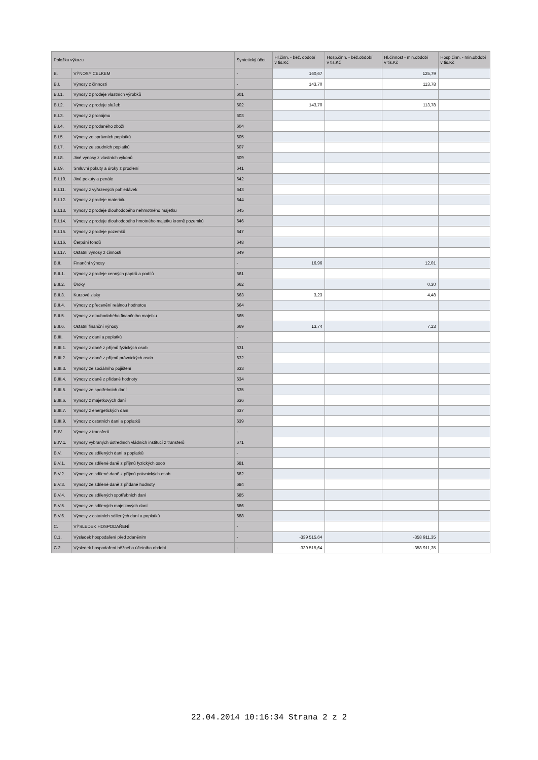| Položka výkazu | | Syntetický účet | Hl.činn. - běž. období v tis.Kč | Hosp.činn. - běž.období v tis.Kč | Hl.činnost - min.období v tis.Kč | Hosp.činn. - min.období v tis.Kč |
| --- | --- | --- | --- | --- | --- | --- |
| B. | VÝNOSY CELKEM | - | 160,67 | | 125,79 | |
| B.I. | Výnosy z činnosti | - | 143,70 | | 113,78 | |
| B.I.1. | Výnosy z prodeje vlastních výrobků | 601 | | | | |
| B.I.2. | Výnosy z prodeje služeb | 602 | 143,70 | | 113,78 | |
| B.I.3. | Výnosy z pronájmu | 603 | | | | |
| B.I.4. | Výnosy z prodaného zboží | 604 | | | | |
| B.I.5. | Výnosy ze správních poplatků | 605 | | | | |
| B.I.7. | Výnosy ze soudních poplatků | 607 | | | | |
| B.I.8. | Jiné výnosy z vlastních výkonů | 609 | | | | |
| B.I.9. | Smluvní pokuty a úroky z prodlení | 641 | | | | |
| B.I.10. | Jiné pokuty a penále | 642 | | | | |
| B.I.11. | Výnosy z vyřazených pohledávek | 643 | | | | |
| B.I.12. | Výnosy z prodeje materiálu | 644 | | | | |
| B.I.13. | Výnosy z prodeje dlouhodobého nehmotného majetku | 645 | | | | |
| B.I.14. | Výnosy z prodeje dlouhodobého hmotného majetku kromě pozemků | 646 | | | | |
| B.I.15. | Výnosy z prodeje pozemků | 647 | | | | |
| B.I.16. | Čerpání fondů | 648 | | | | |
| B.I.17. | Ostatní výnosy z činnosti | 649 | | | | |
| B.II. | Finanční výnosy | - | 16,96 | | 12,01 | |
| B.II.1. | Výnosy z prodeje cenných papírů a podílů | 661 | | | | |
| B.II.2. | Úroky | 662 | | | 0,30 | |
| B.II.3. | Kurzové zisky | 663 | 3,23 | | 4,48 | |
| B.II.4. | Výnosy z přecenění reálnou hodnotou | 664 | | | | |
| B.II.5. | Výnosy z dlouhodobého finančního majetku | 665 | | | | |
| B.II.6. | Ostatní finanční výnosy | 669 | 13,74 | | 7,23 | |
| B.III. | Výnosy z daní a poplatků | - | | | | |
| B.III.1. | Výnosy z daně z příjmů fyzických osob | 631 | | | | |
| B.III.2. | Výnosy z daně z příjmů právnických osob | 632 | | | | |
| B.III.3. | Výnosy ze sociálního pojištění | 633 | | | | |
| B.III.4. | Výnosy z daně z přidané hodnoty | 634 | | | | |
| B.III.5. | Výnosy ze spotřebních daní | 635 | | | | |
| B.III.6. | Výnosy z majetkových daní | 636 | | | | |
| B.III.7. | Výnosy z energetických daní | 637 | | | | |
| B.III.9. | Výnosy z ostatních daní a poplatků | 639 | | | | |
| B.IV. | Výnosy z transferů | - | | | | |
| B.IV.1. | Výnosy vybraných ústředních vládních institucí z transferů | 671 | | | | |
| B.V. | Výnosy ze sdílených daní a poplatků | - | | | | |
| B.V.1. | Výnosy ze sdílené daně z příjmů fyzických osob | 681 | | | | |
| B.V.2. | Výnosy ze sdílené daně z příjmů právnických osob | 682 | | | | |
| B.V.3. | Výnosy ze sdílené daně z přidané hodnoty | 684 | | | | |
| B.V.4. | Výnosy ze sdílených spotřebních daní | 685 | | | | |
| B.V.5. | Výnosy ze sdílených majetkových daní | 686 | | | | |
| B.V.6. | Výnosy z ostatních sdílených daní a poplatků | 688 | | | | |
| C. | VÝSLEDEK HOSPODAŘENÍ | - | | | | |
| C.1. | Výsledek hospodaření před zdaněním | - | -339 515,64 | | -358 911,35 | |
| C.2. | Výsledek hospodaření běžného účetního období | - | -339 515,64 | | -358 911,35 | |
22.04.2014 10:16:34 Strana 2 z 2